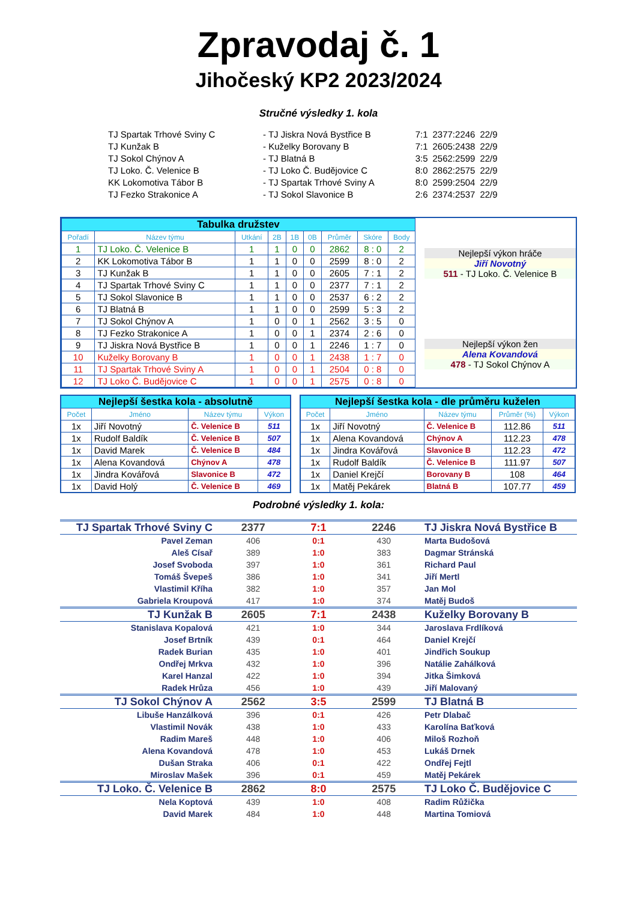Zpravodaj č. 1
Jihočeský KP2 2023/2024
Stručné výsledky 1. kola
| TJ Spartak Trhové Sviny C | - TJ Jiskra Nová Bystřice B | 7:1 | 2377:2246 | 22/9 |
| TJ Kunžak B | - Kuželky Borovany B | 7:1 | 2605:2438 | 22/9 |
| TJ Sokol Chýnov A | - TJ Blatná B | 3:5 | 2562:2599 | 22/9 |
| TJ Loko. Č. Velenice B | - TJ Loko Č. Budějovice C | 8:0 | 2862:2575 | 22/9 |
| KK Lokomotiva Tábor B | - TJ Spartak Trhové Sviny A | 8:0 | 2599:2504 | 22/9 |
| TJ Fezko Strakonice A | - TJ Sokol Slavonice B | 2:6 | 2374:2537 | 22/9 |
| Tabulka družstev | | | | | | | | |
| Pořadí | Název týmu | Utkání | 2B | 1B | 0B | Průměr | Skóre | Body |
| 1 | TJ Loko. Č. Velenice B | 1 | 1 | 0 | 0 | 2862 | 8 : 0 | 2 |
| 2 | KK Lokomotiva Tábor B | 1 | 1 | 0 | 0 | 2599 | 8 : 0 | 2 |
| 3 | TJ Kunžak B | 1 | 1 | 0 | 0 | 2605 | 7 : 1 | 2 |
| 4 | TJ Spartak Trhové Sviny C | 1 | 1 | 0 | 0 | 2377 | 7 : 1 | 2 |
| 5 | TJ Sokol Slavonice B | 1 | 1 | 0 | 0 | 2537 | 6 : 2 | 2 |
| 6 | TJ Blatná B | 1 | 1 | 0 | 0 | 2599 | 5 : 3 | 2 |
| 7 | TJ Sokol Chýnov A | 1 | 0 | 0 | 1 | 2562 | 3 : 5 | 0 |
| 8 | TJ Fezko Strakonice A | 1 | 0 | 0 | 1 | 2374 | 2 : 6 | 0 |
| 9 | TJ Jiskra Nová Bystřice B | 1 | 0 | 0 | 1 | 2246 | 1 : 7 | 0 |
| 10 | Kuželky Borovany B | 1 | 0 | 0 | 1 | 2438 | 1 : 7 | 0 |
| 11 | TJ Spartak Trhové Sviny A | 1 | 0 | 0 | 1 | 2504 | 0 : 8 | 0 |
| 12 | TJ Loko Č. Budějovice C | 1 | 0 | 0 | 1 | 2575 | 0 : 8 | 0 |
Nejlepší výkon hráče
Jiří Novotný
511 - TJ Loko. Č. Velenice B
Nejlepší výkon žen
Alena Kovandová
478 - TJ Sokol Chýnov A
| Nejlepší šestka kola - absolutně | | | |
| Počet | Jméno | Název týmu | Výkon |
| 1x | Jiří Novotný | Č. Velenice B | 511 |
| 1x | Rudolf Baldík | Č. Velenice B | 507 |
| 1x | David Marek | Č. Velenice B | 484 |
| 1x | Alena Kovandová | Chýnov A | 478 |
| 1x | Jindra Kovářová | Slavonice B | 472 |
| 1x | David Holý | Č. Velenice B | 469 |
| Nejlepší šestka kola - dle průměru kuželen | | | | |
| Počet | Jméno | Název týmu | Průměr (%) | Výkon |
| 1x | Jiří Novotný | Č. Velenice B | 112.86 | 511 |
| 1x | Alena Kovandová | Chýnov A | 112.23 | 478 |
| 1x | Jindra Kovářová | Slavonice B | 112.23 | 472 |
| 1x | Rudolf Baldík | Č. Velenice B | 111.97 | 507 |
| 1x | Daniel Krejčí | Borovany B | 108 | 464 |
| 1x | Matěj Pekárek | Blatná B | 107.77 | 459 |
Podrobné výsledky 1. kola:
| TJ Spartak Trhové Sviny C | 2377 | 7:1 | 2246 | TJ Jiskra Nová Bystřice B |
| Pavel Zeman | 406 | 0:1 | 430 | Marta Budošová |
| Aleš Císař | 389 | 1:0 | 383 | Dagmar Stránská |
| Josef Svoboda | 397 | 1:0 | 361 | Richard Paul |
| Tomáš Švepeš | 386 | 1:0 | 341 | Jiří Mertl |
| Vlastimil Kříha | 382 | 1:0 | 357 | Jan Mol |
| Gabriela Kroupová | 417 | 1:0 | 374 | Matěj Budoš |
| TJ Kunžak B | 2605 | 7:1 | 2438 | Kuželky Borovany B |
| Stanislava Kopalová | 421 | 1:0 | 344 | Jaroslava Frdlíková |
| Josef Brtník | 439 | 0:1 | 464 | Daniel Krejčí |
| Radek Burian | 435 | 1:0 | 401 | Jindřich Soukup |
| Ondřej Mrkva | 432 | 1:0 | 396 | Natálie Zahálková |
| Karel Hanzal | 422 | 1:0 | 394 | Jitka Šimková |
| Radek Hrůza | 456 | 1:0 | 439 | Jiří Malovaný |
| TJ Sokol Chýnov A | 2562 | 3:5 | 2599 | TJ Blatná B |
| Libuše Hanzálková | 396 | 0:1 | 426 | Petr Dlabač |
| Vlastimil Novák | 438 | 1:0 | 433 | Karolína Baťková |
| Radim Mareš | 448 | 1:0 | 406 | Miloš Rozhoň |
| Alena Kovandová | 478 | 1:0 | 453 | Lukáš Drnek |
| Dušan Straka | 406 | 0:1 | 422 | Ondřej Fejtl |
| Miroslav Mašek | 396 | 0:1 | 459 | Matěj Pekárek |
| TJ Loko. Č. Velenice B | 2862 | 8:0 | 2575 | TJ Loko Č. Budějovice C |
| Nela Koptová | 439 | 1:0 | 408 | Radim Růžička |
| David Marek | 484 | 1:0 | 448 | Martina Tomiová |